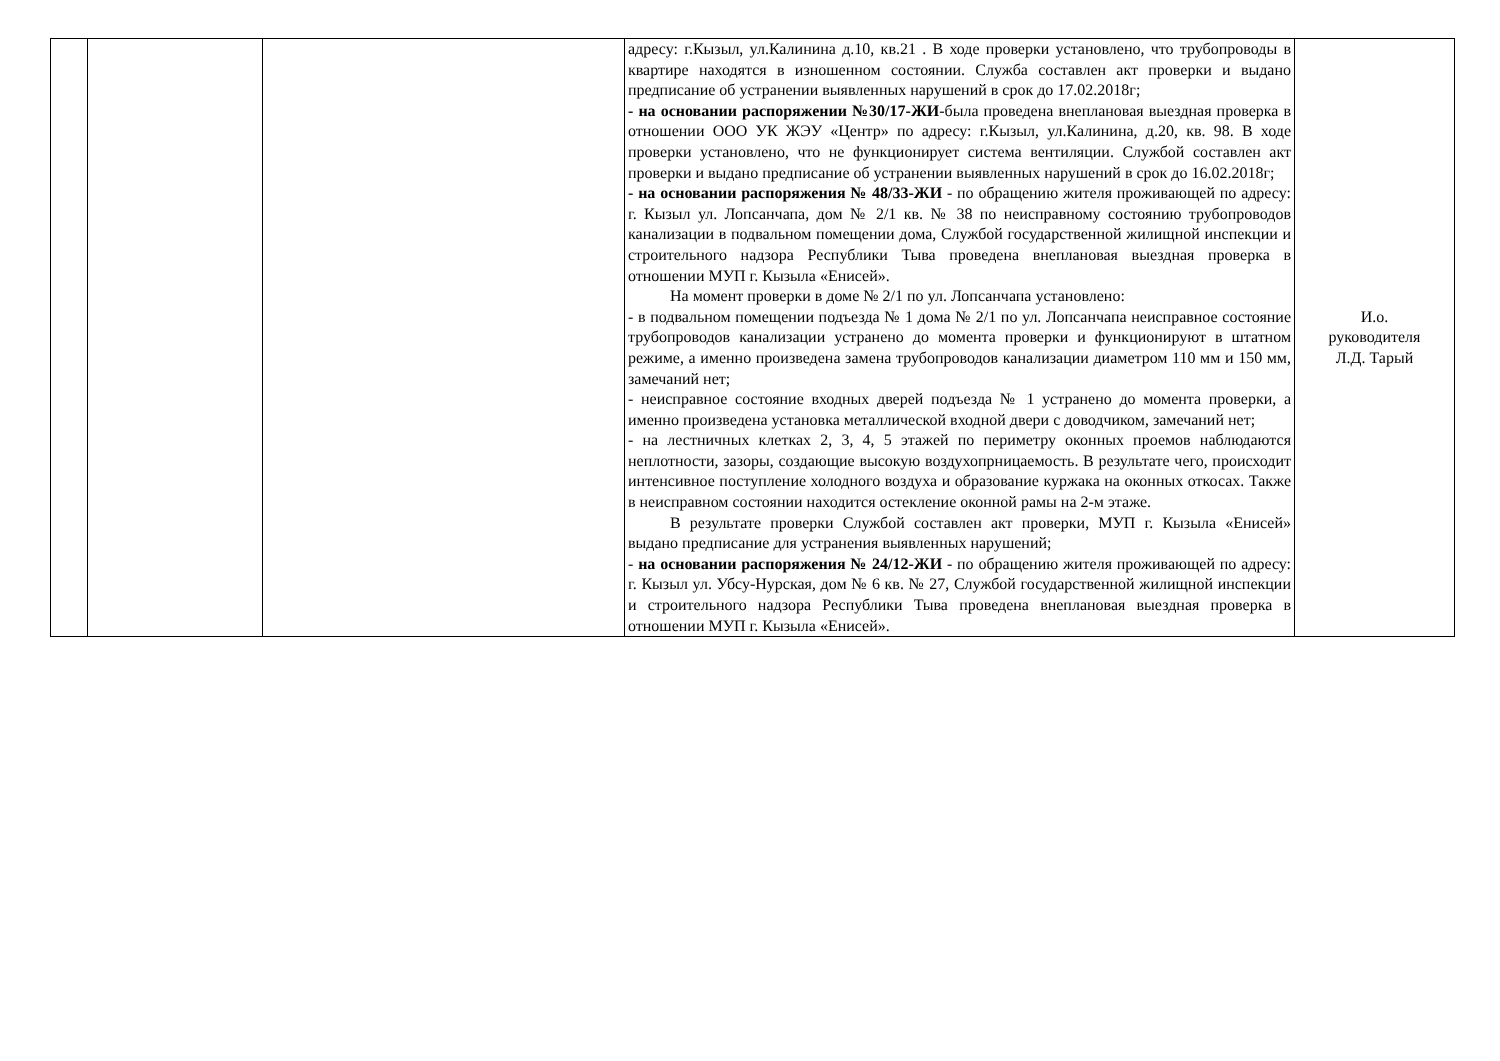| | | | адресу: г.Кызыл, ул.Калинина д.10, кв.21 . В ходе проверки установлено, что трубопроводы в квартире находятся в изношенном состоянии. Служба составлен акт проверки и выдано предписание об устранении выявленных нарушений в срок до 17.02.2018г; - на основании распоряжении №30/17-ЖИ -была проведена внеплановая выездная проверка в отношении ООО УК ЖЭУ «Центр» по адресу: г.Кызыл, ул.Калинина, д.20, кв. 98. В ходе проверки установлено, что не функционирует система вентиляции. Службой составлен акт проверки и выдано предписание об устранении выявленных нарушений в срок до 16.02.2018г; - на основании распоряжения № 48/33-ЖИ - по обращению жителя проживающей по адресу: г. Кызыл ул. Лопсанчапа, дом № 2/1 кв. № 38 по неисправному состоянию трубопроводов канализации в подвальном помещении дома, Службой государственной жилищной инспекции и строительного надзора Республики Тыва проведена внеплановая выездная проверка в отношении МУП г. Кызыла «Енисей». На момент проверки в доме № 2/1 по ул. Лопсанчапа установлено: - в подвальном помещении подъезда № 1 дома № 2/1 по ул. Лопсанчапа неисправное состояние трубопроводов канализации устранено до момента проверки и функционируют в штатном режиме, а именно произведена замена трубопроводов канализации диаметром 110 мм и 150 мм, замечаний нет; - неисправное состояние входных дверей подъезда № 1 устранено до момента проверки, а именно произведена установка металлической входной двери с доводчиком, замечаний нет; - на лестничных клетках 2, 3, 4, 5 этажей по периметру оконных проемов наблюдаются неплотности, зазоры, создающие высокую воздухопрницаемость. В результате чего, происходит интенсивное поступление холодного воздуха и образование куржака на оконных откосах. Также в неисправном состоянии находится остекление оконной рамы на 2-м этаже. В результате проверки Службой составлен акт проверки, МУП г. Кызыла «Енисей» выдано предписание для устранения выявленных нарушений; - на основании распоряжения № 24/12-ЖИ - по обращению жителя проживающей по адресу: г. Кызыл ул. Убсу-Нурская, дом № 6 кв. № 27, Службой государственной жилищной инспекции и строительного надзора Республики Тыва проведена внеплановая выездная проверка в отношении МУП г. Кызыла «Енисей». | И.о. руководителя Л.Д. Тарый |